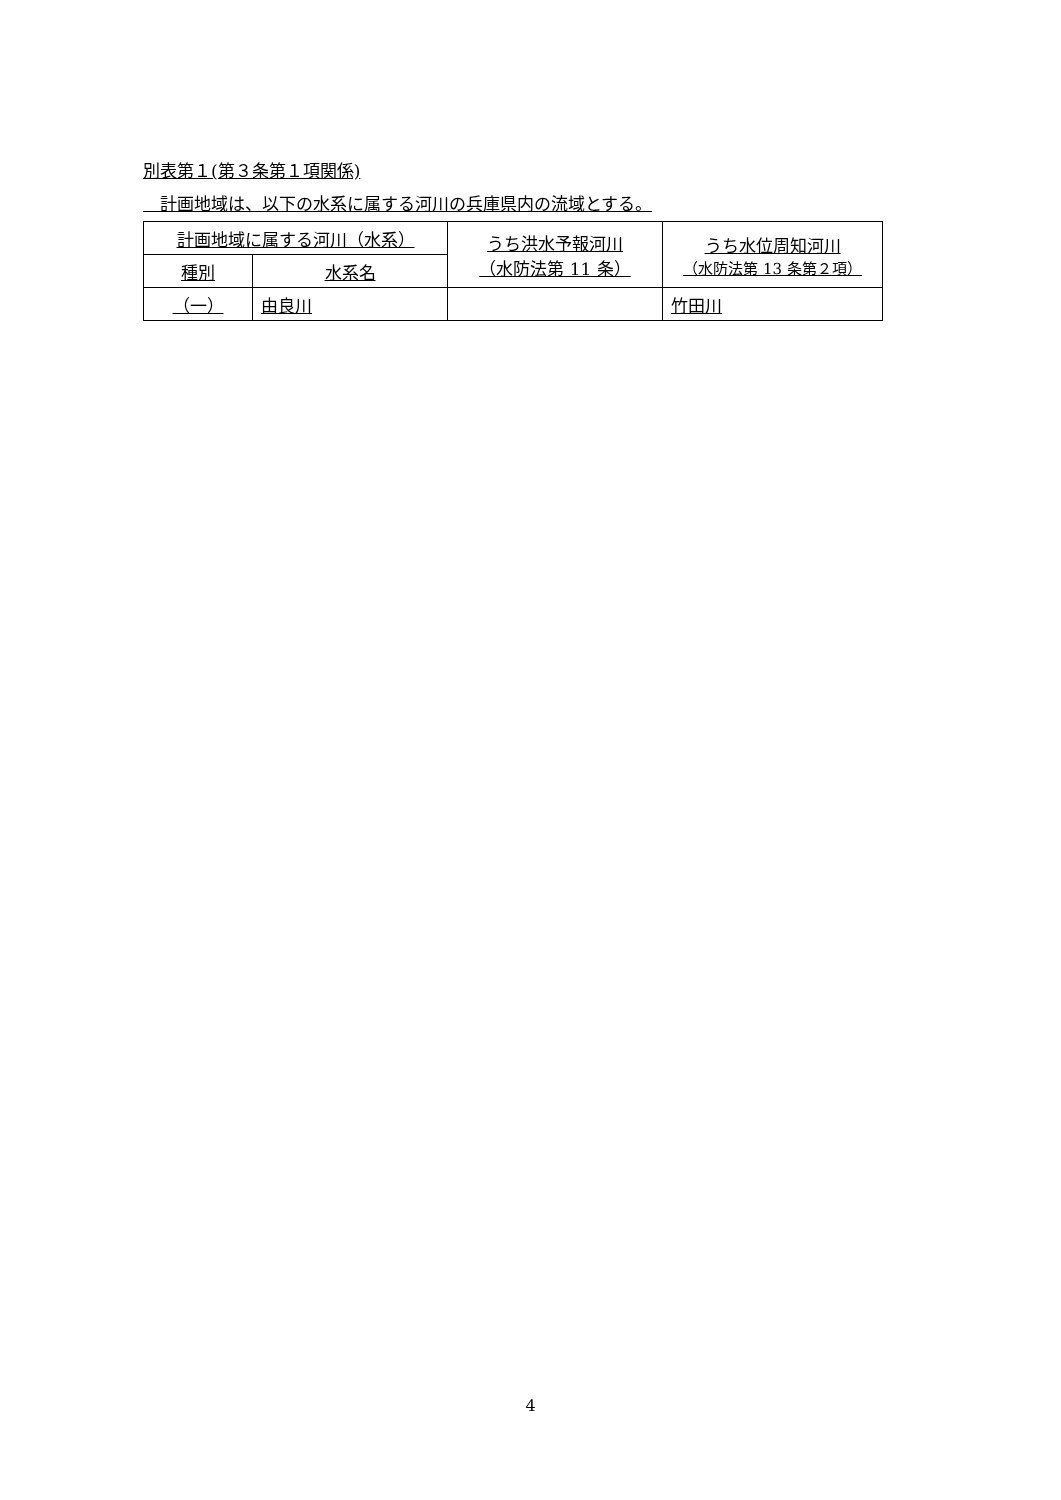別表第１(第３条第１項関係)
　計画地域は、以下の水系に属する河川の兵庫県内の流域とする。
| 計画地域に属する河川（水系） | | うち洪水予報河川 （水防法第 11 条） | うち水位周知河川 （水防法第 13 条第２項） |
| --- | --- | --- | --- |
| 種別 | 水系名 | | |
| （一） | 由良川 | | 竹田川 |
4